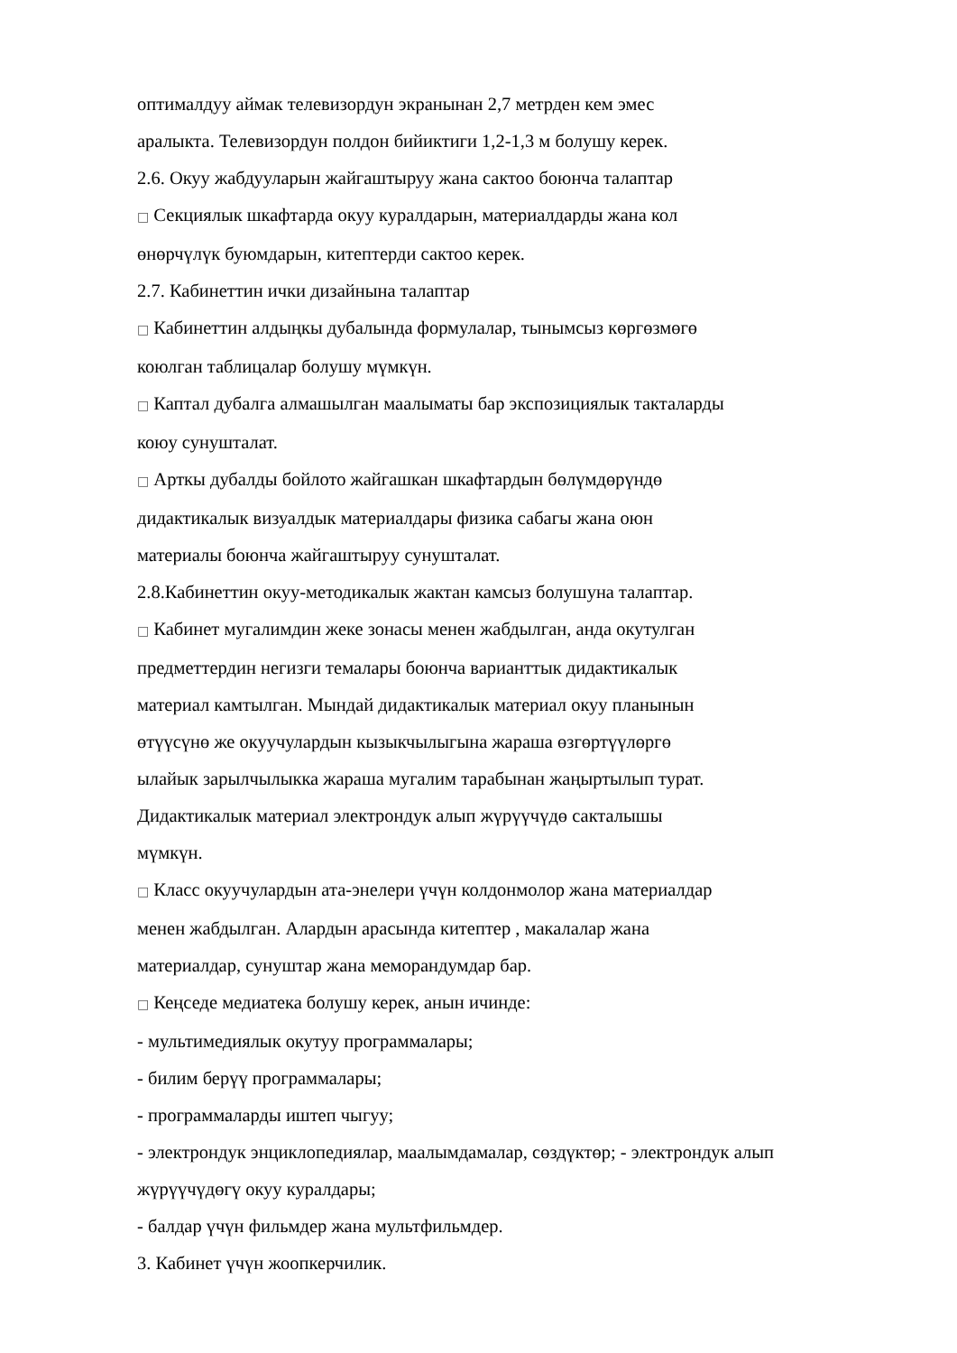оптималдуу аймак телевизордун экранынан 2,7 метрден кем эмес
аралыкта. Телевизордун полдон бийиктиги 1,2-1,3 м болушу керек.
2.6. Окуу жабдууларын жайгаштыруу жана сактоо боюнча талаптар
□ Секциялык шкафтарда окуу куралдарын, материалдарды жана кол
өнөрчүлүк буюмдарын, китептерди сактоо керек.
2.7. Кабинеттин ички дизайнына талаптар
□ Кабинеттин алдыңкы дубалында формулалар, тынымсыз көргөзмөгө
коюлган таблицалар болушу мүмкүн.
□ Каптал дубалга алмашылган маалыматы бар экспозициялык такталарды
коюу сунушталат.
□ Арткы дубалды бойлото жайгашкан шкафтардын бөлүмдөрүндө
дидактикалык визуалдык материалдары физика сабагы жана оюн
материалы боюнча жайгаштыруу сунушталат.
2.8.Кабинеттин окуу-методикалык жактан камсыз болушуна талаптар.
□ Кабинет мугалимдин жеке зонасы менен жабдылган, анда окутулган
предметтердин негизги темалары боюнча варианттык дидактикалык
материал камтылган. Мындай дидактикалык материал окуу планынын
өтүүсүнө же окуучулардын кызыкчылыгына жараша өзгөртүүлөргө
ылайык зарылчылыкка жараша мугалим тарабынан жаңыртылып турат.
Дидактикалык материал электрондук алып жүрүүчүдө сакталышы
мүмкүн.
□ Класс окуучулардын ата-энелери үчүн колдонмолор жана материалдар
менен жабдылган. Алардын арасында китептер , макалалар жана
материалдар, сунуштар жана меморандумдар бар.
□ Кеңседе медиатека болушу керек, анын ичинде:
- мультимедиялык окутуу программалары;
- билим берүү программалары;
- программаларды иштеп чыгуу;
- электрондук энциклопедиялар, маалымдамалар, сөздүктөр; - электрондук алып
жүрүүчүдөгү окуу куралдары;
- балдар үчүн фильмдер жана мультфильмдер.
3. Кабинет үчүн жоопкерчилик.